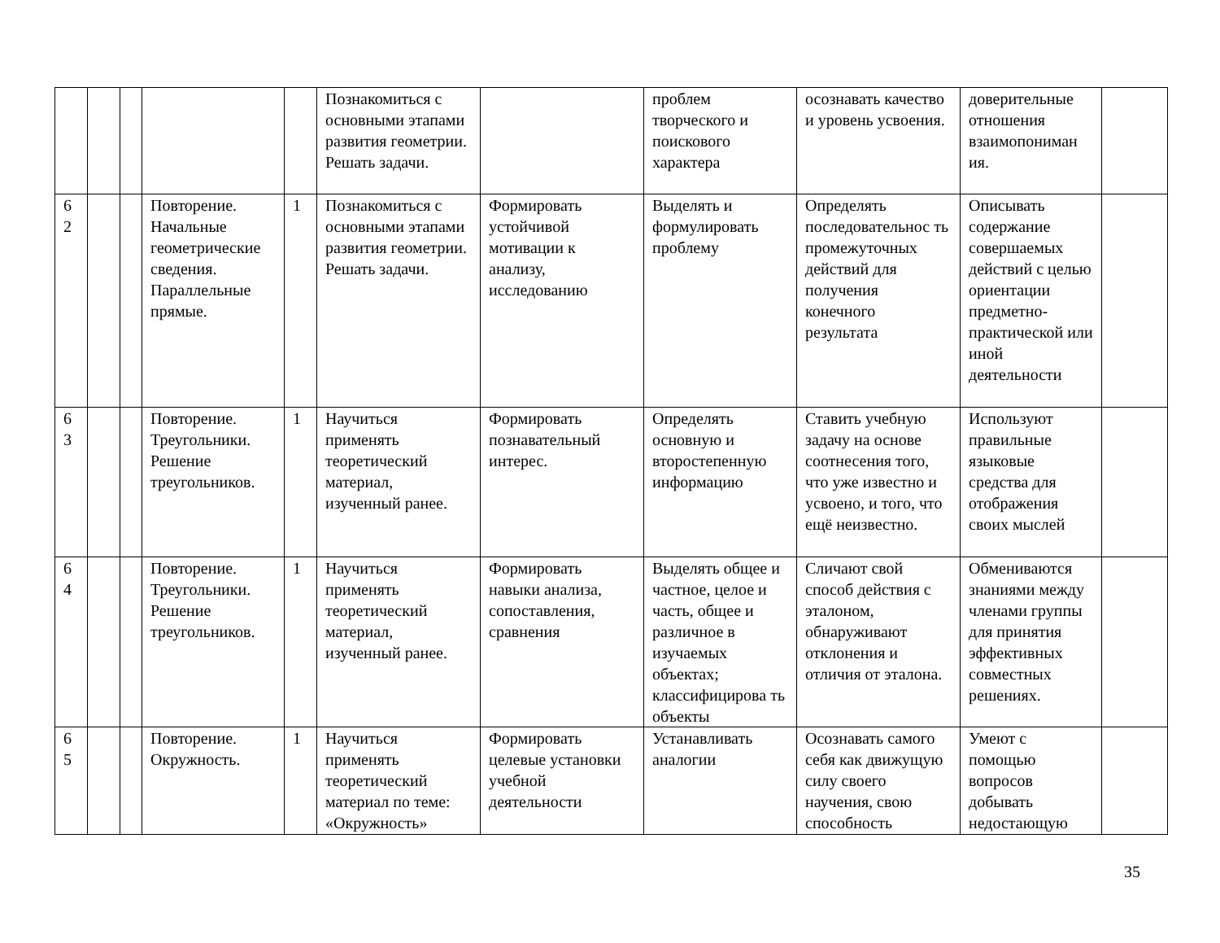| | | | | | Познакомиться с основными этапами развития геометрии. Решать задачи. | | проблем творческого и поискового характера | осознавать качество и уровень усвоения. | доверительные отношения взаимопониман ия. | |
| 6 2 | | | Повторение. Начальные геометрические сведения. Параллельные прямые. | 1 | Познакомиться с основными этапами развития геометрии. Решать задачи. | Формировать устойчивой мотивации к анализу, исследованию | Выделять и формулировать проблему | Определять последовательнос ть промежуточных действий для получения конечного результата | Описывать содержание совершаемых действий с целью ориентации предметно-практической или иной деятельности | |
| 6 3 | | | Повторение. Треугольники. Решение треугольников. | 1 | Научиться применять теоретический материал, изученный ранее. | Формировать познавательный интерес. | Определять основную и второстепенную информацию | Ставить учебную задачу на основе соотнесения того, что уже известно и усвоено, и того, что ещё неизвестно. | Используют правильные языковые средства для отображения своих мыслей | |
| 6 4 | | | Повторение. Треугольники. Решение треугольников. | 1 | Научиться применять теоретический материал, изученный ранее. | Формировать навыки анализа, сопоставления, сравнения | Выделять общее и частное, целое и часть, общее и различное в изучаемых объектах; классифицирова ть объекты | Сличают свой способ действия с эталоном, обнаруживают отклонения и отличия от эталона. | Обмениваются знаниями между членами группы для принятия эффективных совместных решениях. | |
| 6 5 | | | Повторение. Окружность. | 1 | Научиться применять теоретический материал по теме: «Окружность» | Формировать целевые установки учебной деятельности | Устанавливать аналогии | Осознавать самого себя как движущую силу своего научения, свою способность | Умеют с помощью вопросов добывать недостающую | |
35